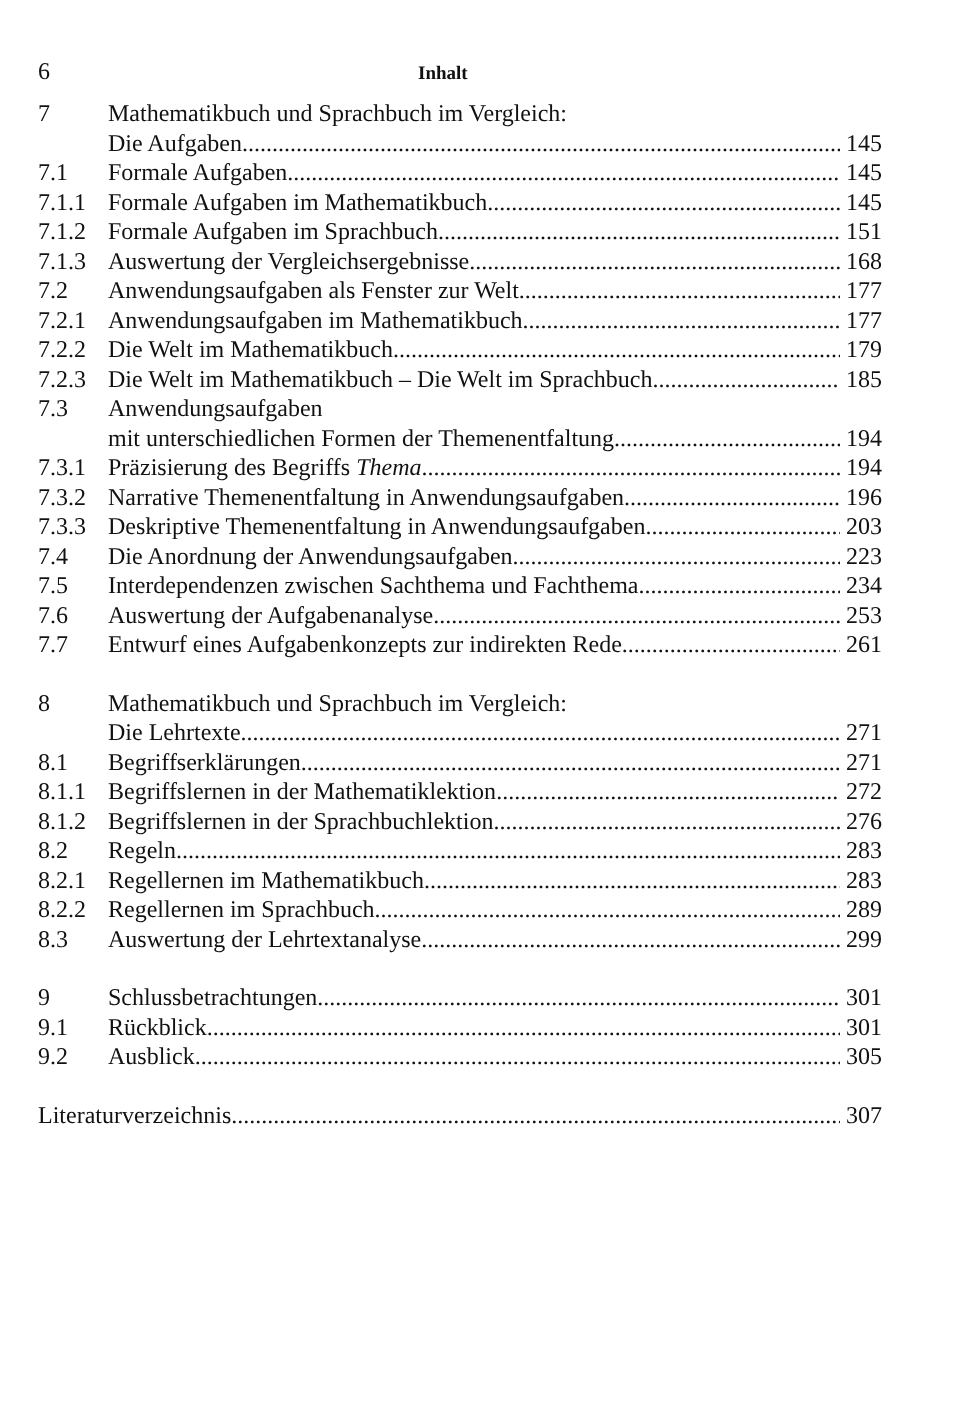6 Inhalt
7 Mathematikbuch und Sprachbuch im Vergleich:
Die Aufgaben 145
7.1 Formale Aufgaben 145
7.1.1 Formale Aufgaben im Mathematikbuch 145
7.1.2 Formale Aufgaben im Sprachbuch 151
7.1.3 Auswertung der Vergleichsergebnisse 168
7.2 Anwendungsaufgaben als Fenster zur Welt 177
7.2.1 Anwendungsaufgaben im Mathematikbuch 177
7.2.2 Die Welt im Mathematikbuch 179
7.2.3 Die Welt im Mathematikbuch – Die Welt im Sprachbuch 185
7.3 Anwendungsaufgaben
mit unterschiedlichen Formen der Themenentfaltung 194
7.3.1 Präzisierung des Begriffs Thema 194
7.3.2 Narrative Themenentfaltung in Anwendungsaufgaben 196
7.3.3 Deskriptive Themenentfaltung in Anwendungsaufgaben 203
7.4 Die Anordnung der Anwendungsaufgaben 223
7.5 Interdependenzen zwischen Sachthema und Fachthema 234
7.6 Auswertung der Aufgabenanalyse 253
7.7 Entwurf eines Aufgabenkonzepts zur indirekten Rede 261
8 Mathematikbuch und Sprachbuch im Vergleich:
Die Lehrtexte 271
8.1 Begriffserklärungen 271
8.1.1 Begriffslernen in der Mathematiklektion 272
8.1.2 Begriffslernen in der Sprachbuchlektion 276
8.2 Regeln 283
8.2.1 Regellernen im Mathematikbuch 283
8.2.2 Regellernen im Sprachbuch 289
8.3 Auswertung der Lehrtextanalyse 299
9 Schlussbetrachtungen 301
9.1 Rückblick 301
9.2 Ausblick 305
Literaturverzeichnis 307